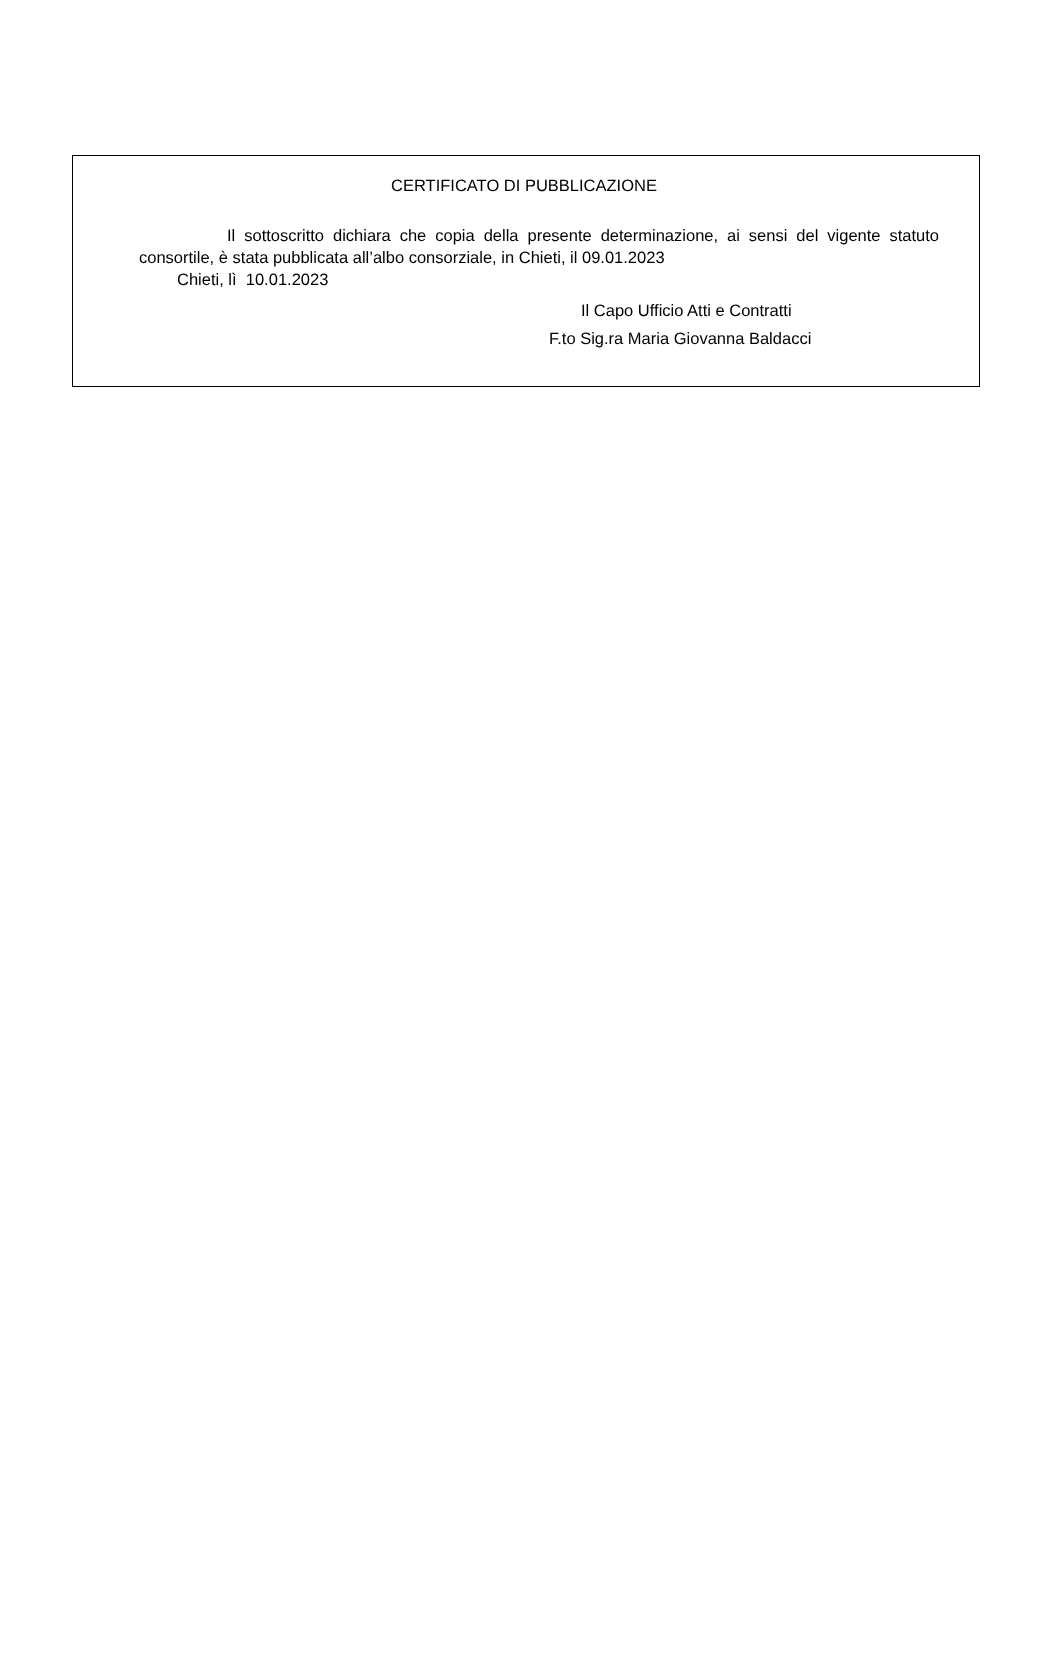CERTIFICATO DI PUBBLICAZIONE
Il sottoscritto dichiara che copia della presente determinazione, ai sensi del vigente statuto consortile, è stata pubblicata all’albo consorziale, in Chieti, il 09.01.2023
Chieti, lì 10.01.2023
Il Capo Ufficio Atti e Contratti
F.to Sig.ra Maria Giovanna Baldacci